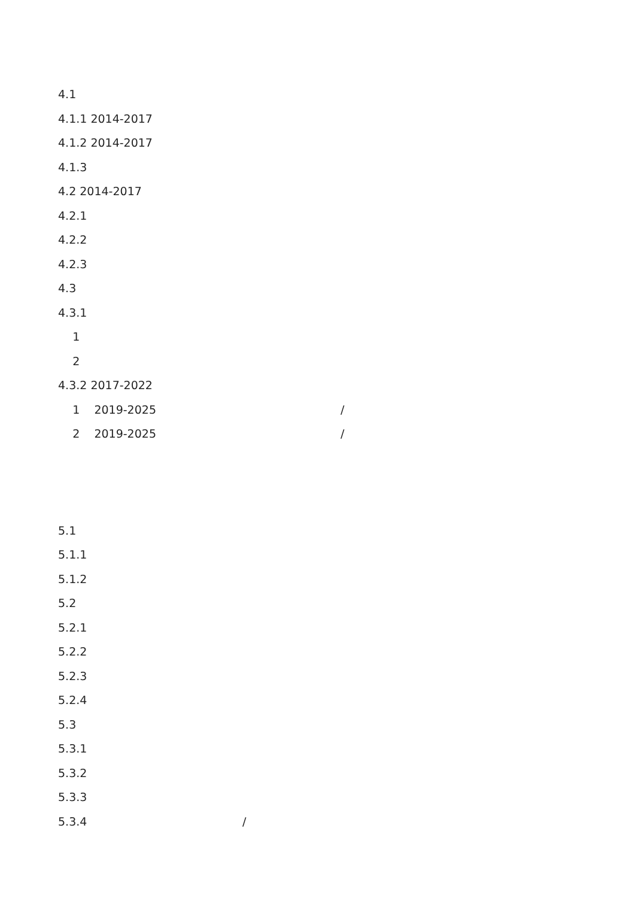4.1
4.1.1 2014-2017
4.1.2 2014-2017
4.1.3
4.2 2014-2017
4.2.1
4.2.2
4.2.3
4.3
4.3.1
1
2
4.3.2 2017-2022
1 2019-2025 /
2 2019-2025 /
5.1
5.1.1
5.1.2
5.2
5.2.1
5.2.2
5.2.3
5.2.4
5.3
5.3.1
5.3.2
5.3.3
5.3.4 /